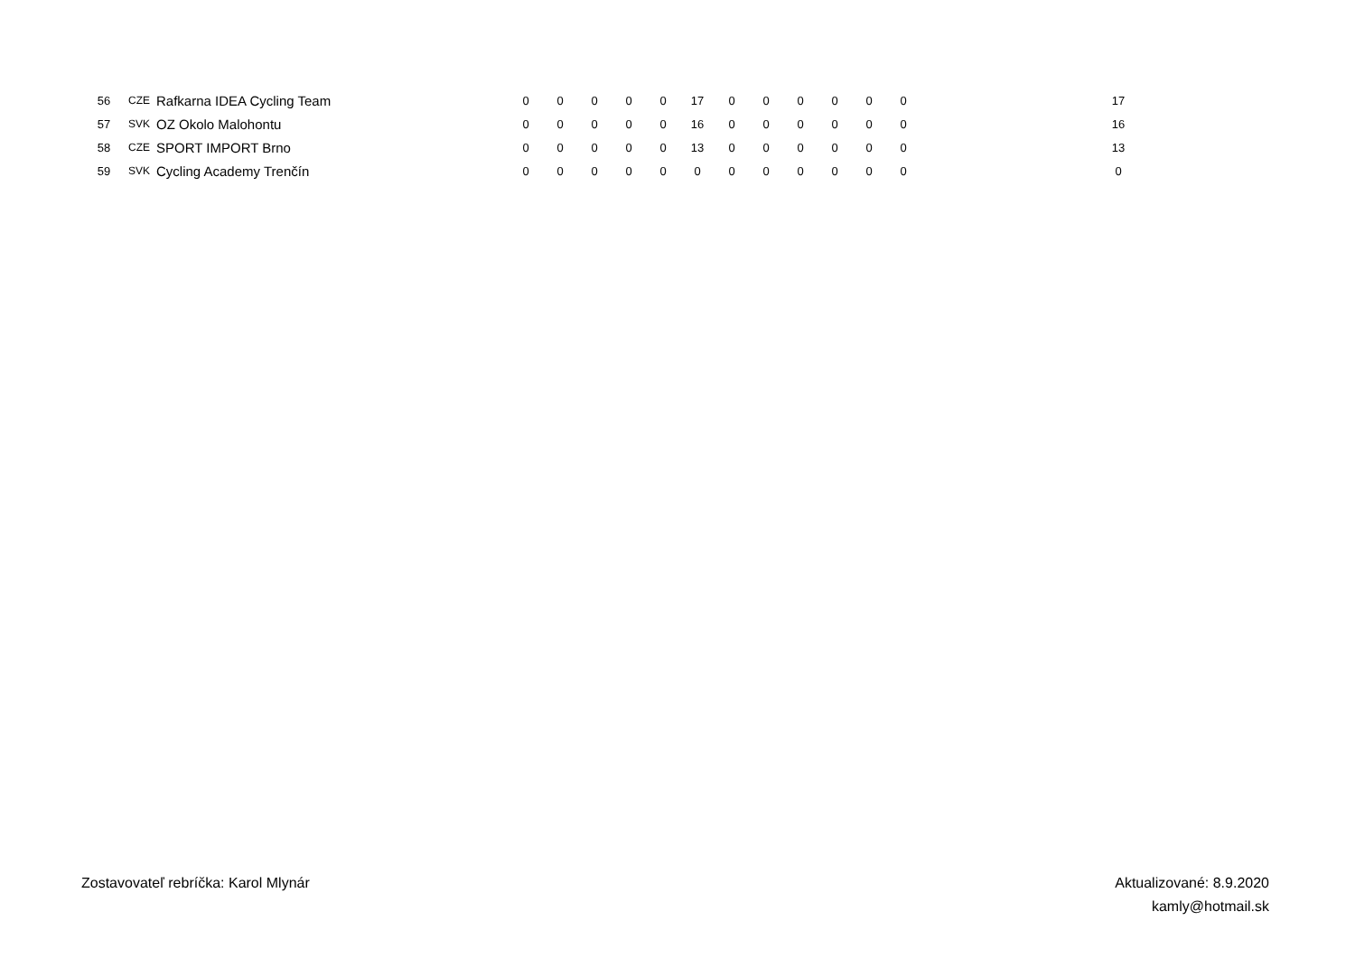| 56 | CZE | Rafkarna IDEA Cycling Team | 0 | 0 | 0 | 0 | 0 | 17 | 0 | 0 | 0 | 0 | 0 | 0 | | 17 |
| 57 | SVK | OZ Okolo Malohontu | 0 | 0 | 0 | 0 | 0 | 16 | 0 | 0 | 0 | 0 | 0 | 0 | | 16 |
| 58 | CZE | SPORT IMPORT Brno | 0 | 0 | 0 | 0 | 0 | 13 | 0 | 0 | 0 | 0 | 0 | 0 | | 13 |
| 59 | SVK | Cycling Academy Trenčín | 0 | 0 | 0 | 0 | 0 | 0 | 0 | 0 | 0 | 0 | 0 | 0 | | 0 |
Zostavovateľ rebríčka: Karol Mlynár
Aktualizované: 8.9.2020
kamly@hotmail.sk